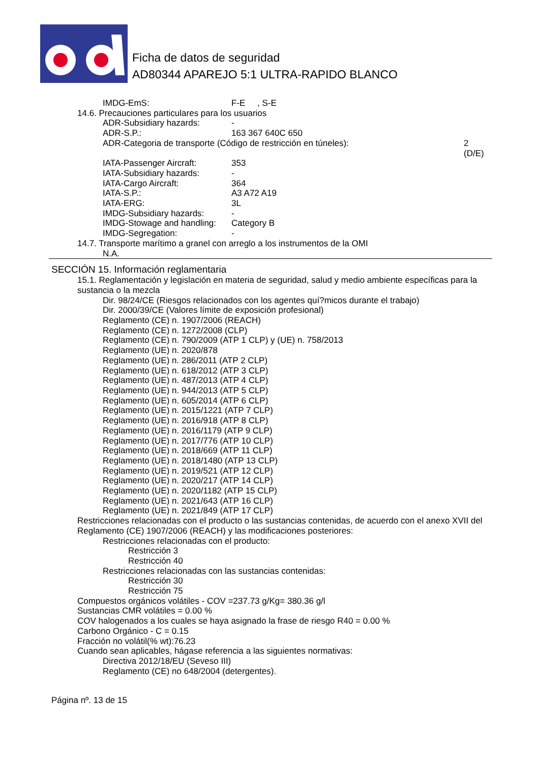Ficha de datos de seguridad
AD80344 APAREJO 5:1 ULTRA-RAPIDO BLANCO
IMDG-EmS: F-E , S-E
14.6. Precauciones particulares para los usuarios
ADR-Subsidiary hazards: -
ADR-S.P.: 163 367 640C 650
ADR-Categoria de transporte (Código de restricción en túneles): 2
(D/E)
IATA-Passenger Aircraft: 353
IATA-Subsidiary hazards: -
IATA-Cargo Aircraft: 364
IATA-S.P.: A3 A72 A19
IATA-ERG: 3L
IMDG-Subsidiary hazards: -
IMDG-Stowage and handling: Category B
IMDG-Segregation: -
14.7. Transporte marítimo a granel con arreglo a los instrumentos de la OMI
N.A.
SECCIÓN 15. Información reglamentaria
15.1. Reglamentación y legislación en materia de seguridad, salud y medio ambiente específicas para la sustancia o la mezcla
Dir. 98/24/CE (Riesgos relacionados con los agentes quí?micos durante el trabajo)
Dir. 2000/39/CE (Valores límite de exposición profesional)
Reglamento (CE) n. 1907/2006 (REACH)
Reglamento (CE) n. 1272/2008 (CLP)
Reglamento (CE) n. 790/2009 (ATP 1 CLP) y (UE) n. 758/2013
Reglamento (UE) n. 2020/878
Reglamento (UE) n. 286/2011 (ATP 2 CLP)
Reglamento (UE) n. 618/2012 (ATP 3 CLP)
Reglamento (UE) n. 487/2013 (ATP 4 CLP)
Reglamento (UE) n. 944/2013 (ATP 5 CLP)
Reglamento (UE) n. 605/2014 (ATP 6 CLP)
Reglamento (UE) n. 2015/1221 (ATP 7 CLP)
Reglamento (UE) n. 2016/918 (ATP 8 CLP)
Reglamento (UE) n. 2016/1179 (ATP 9 CLP)
Reglamento (UE) n. 2017/776 (ATP 10 CLP)
Reglamento (UE) n. 2018/669 (ATP 11 CLP)
Reglamento (UE) n. 2018/1480 (ATP 13 CLP)
Reglamento (UE) n. 2019/521 (ATP 12 CLP)
Reglamento (UE) n. 2020/217 (ATP 14 CLP)
Reglamento (UE) n. 2020/1182 (ATP 15 CLP)
Reglamento (UE) n. 2021/643 (ATP 16 CLP)
Reglamento (UE) n. 2021/849 (ATP 17 CLP)
Restricciones relacionadas con el producto o las sustancias contenidas, de acuerdo con el anexo XVII del Reglamento (CE) 1907/2006 (REACH) y las modificaciones posteriores:
Restricciones relacionadas con el producto:
Restricción 3
Restricción 40
Restricciones relacionadas con las sustancias contenidas:
Restricción 30
Restricción 75
Compuestos orgánicos volátiles - COV =237.73 g/Kg= 380.36 g/l
Sustancias CMR volátiles = 0.00 %
COV halogenados a los cuales se haya asignado la frase de riesgo R40 = 0.00 %
Carbono Orgánico - C = 0.15
Fracción no volátil(% wt):76.23
Cuando sean aplicables, hágase referencia a las siguientes normativas:
Directiva 2012/18/EU (Seveso III)
Reglamento (CE) no 648/2004 (detergentes).
Página nº. 13 de 15